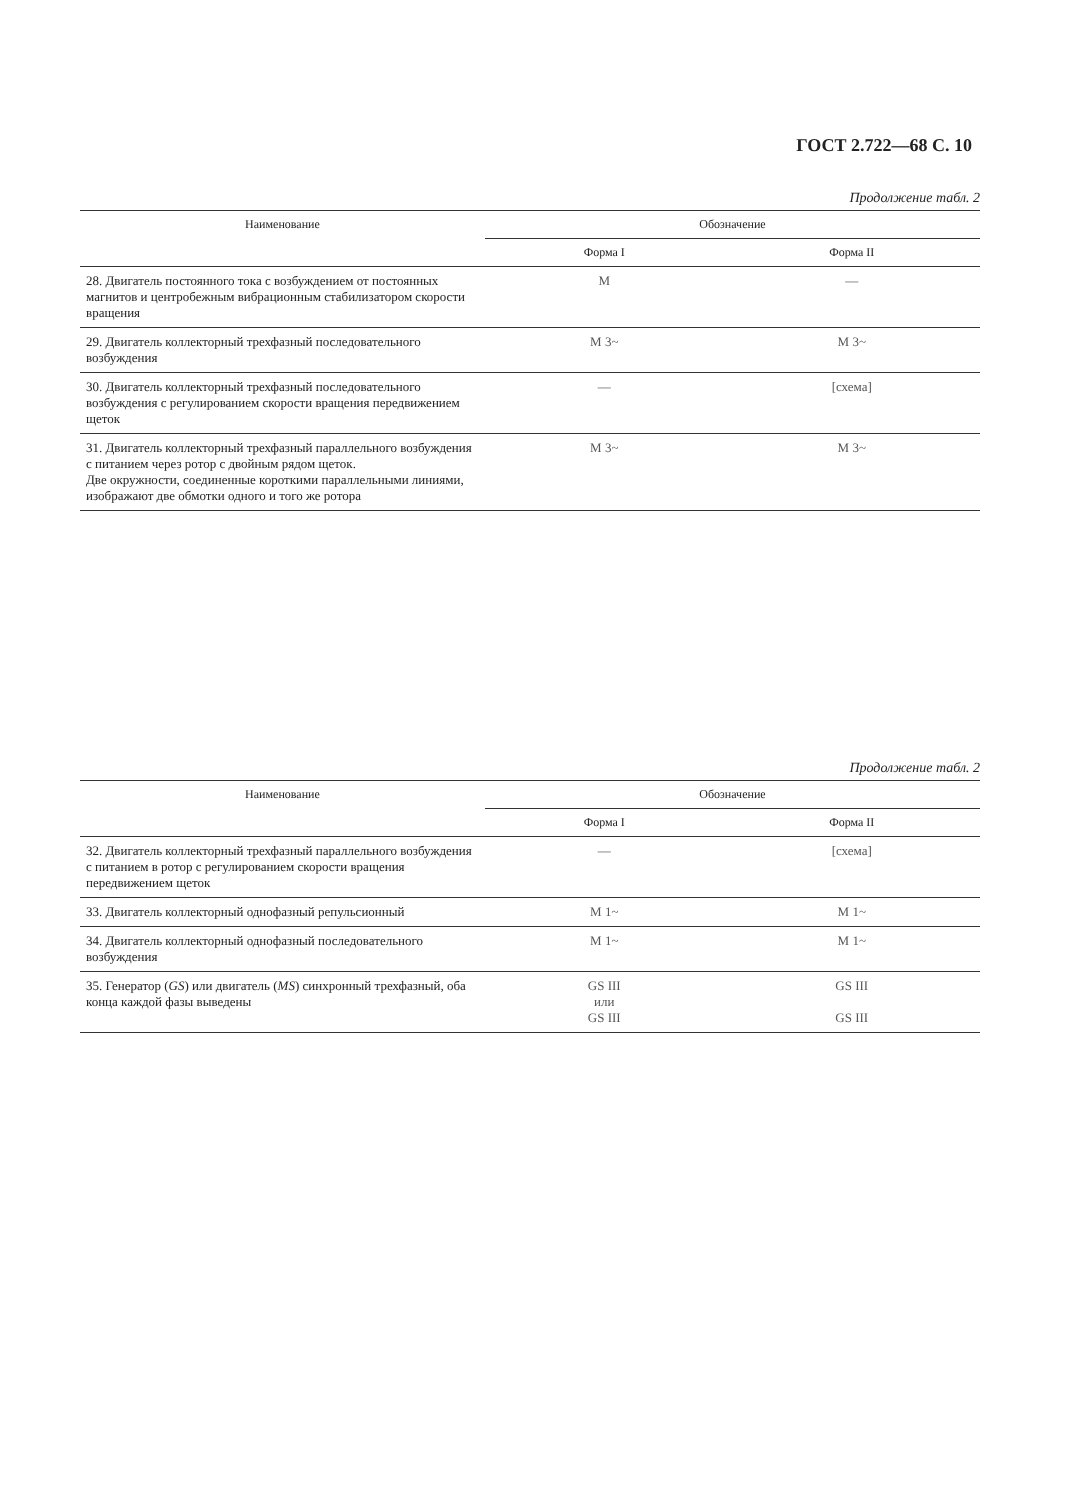ГОСТ 2.722—68 С. 10
Продолжение табл. 2
| Наименование | Обозначение | |
| --- | --- | --- |
| | Форма I | Форма II |
| 28. Двигатель постоянного тока с возбуждением от постоянных магнитов и центробежным вибрационным стабилизатором скорости вращения | M | — |
| 29. Двигатель коллекторный трехфазный последовательного возбуждения | M 3~ | M 3~ |
| 30. Двигатель коллекторный трехфазный последовательного возбуждения с регулированием скорости вращения передвижением щеток | — | [схема] |
| 31. Двигатель коллекторный трехфазный параллельного возбуждения с питанием через ротор с двойным рядом щеток. Две окружности, соединенные короткими параллельными линиями, изображают две обмотки одного и того же ротора | M 3~ | M 3~ |
Продолжение табл. 2
| Наименование | Обозначение | |
| --- | --- | --- |
| | Форма I | Форма II |
| 32. Двигатель коллекторный трехфазный параллельного возбуждения с питанием в ротор с регулированием скорости вращения передвижением щеток | — | [схема] |
| 33. Двигатель коллекторный однофазный репульсионный | M 1~ | M 1~ |
| 34. Двигатель коллекторный однофазный последовательного возбуждения | M 1~ | M 1~ |
| 35. Генератор ( GS ) или двигатель ( MS ) синхронный трехфазный, оба конца каждой фазы выведены | GS III или GS III | GS III GS III |